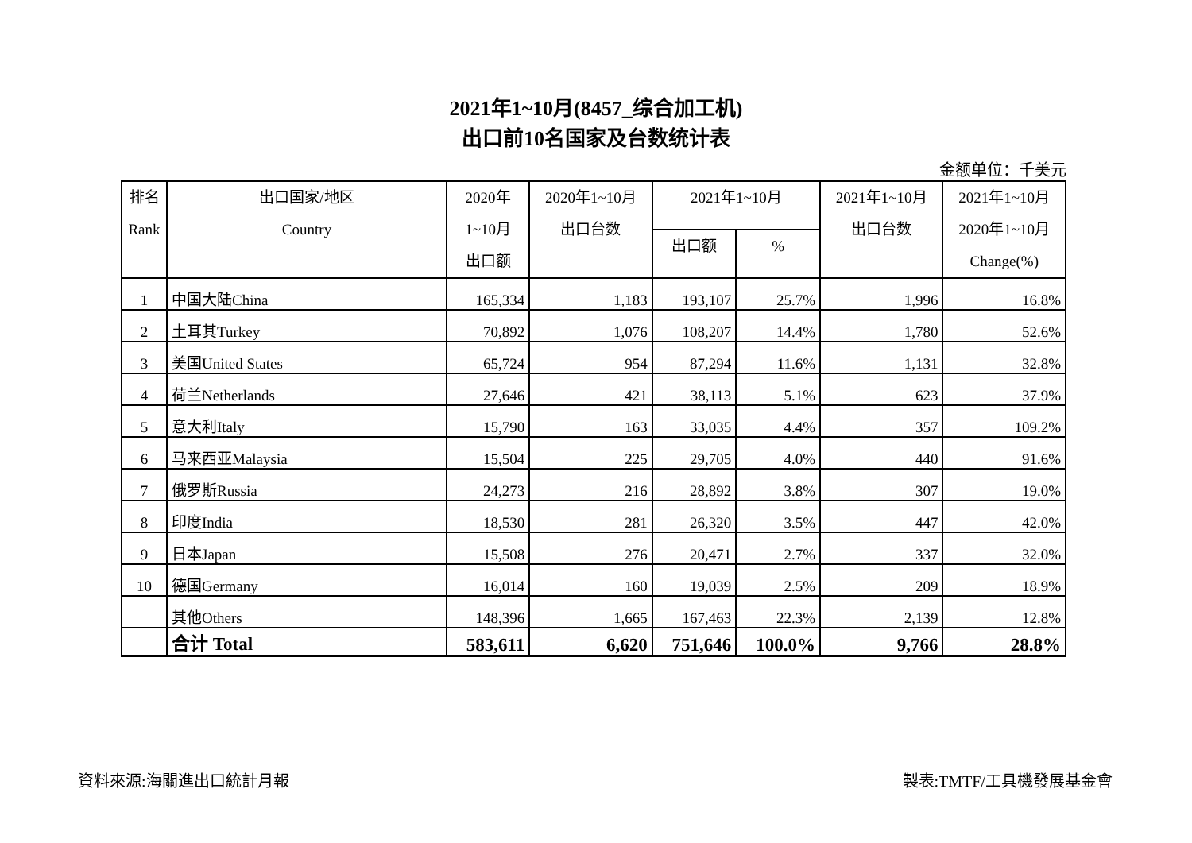2021年1~10月(8457_综合加工机)
出口前10名国家及台数统计表
金额单位：千美元
| 排名 Rank | 出口国家/地区 Country | 2020年 1~10月 出口额 | 2020年1~10月 出口台数 | 2021年1~10月 | | 2021年1~10月 出口台数 | 2021年1~10月 2020年1~10月 Change(%) |
| --- | --- | --- | --- | --- | --- | --- | --- |
| | | | | 出口额 | % | | |
| 1 | 中国大陆China | 165,334 | 1,183 | 193,107 | 25.7% | 1,996 | 16.8% |
| 2 | 土耳其Turkey | 70,892 | 1,076 | 108,207 | 14.4% | 1,780 | 52.6% |
| 3 | 美国United States | 65,724 | 954 | 87,294 | 11.6% | 1,131 | 32.8% |
| 4 | 荷兰Netherlands | 27,646 | 421 | 38,113 | 5.1% | 623 | 37.9% |
| 5 | 意大利Italy | 15,790 | 163 | 33,035 | 4.4% | 357 | 109.2% |
| 6 | 马来西亚Malaysia | 15,504 | 225 | 29,705 | 4.0% | 440 | 91.6% |
| 7 | 俄罗斯Russia | 24,273 | 216 | 28,892 | 3.8% | 307 | 19.0% |
| 8 | 印度India | 18,530 | 281 | 26,320 | 3.5% | 447 | 42.0% |
| 9 | 日本Japan | 15,508 | 276 | 20,471 | 2.7% | 337 | 32.0% |
| 10 | 德国Germany | 16,014 | 160 | 19,039 | 2.5% | 209 | 18.9% |
| | 其他Others | 148,396 | 1,665 | 167,463 | 22.3% | 2,139 | 12.8% |
| | 合计 Total | 583,611 | 6,620 | 751,646 | 100.0% | 9,766 | 28.8% |
資料來源:海關進出口統計月報 製表:TMTF/工具機發展基金會